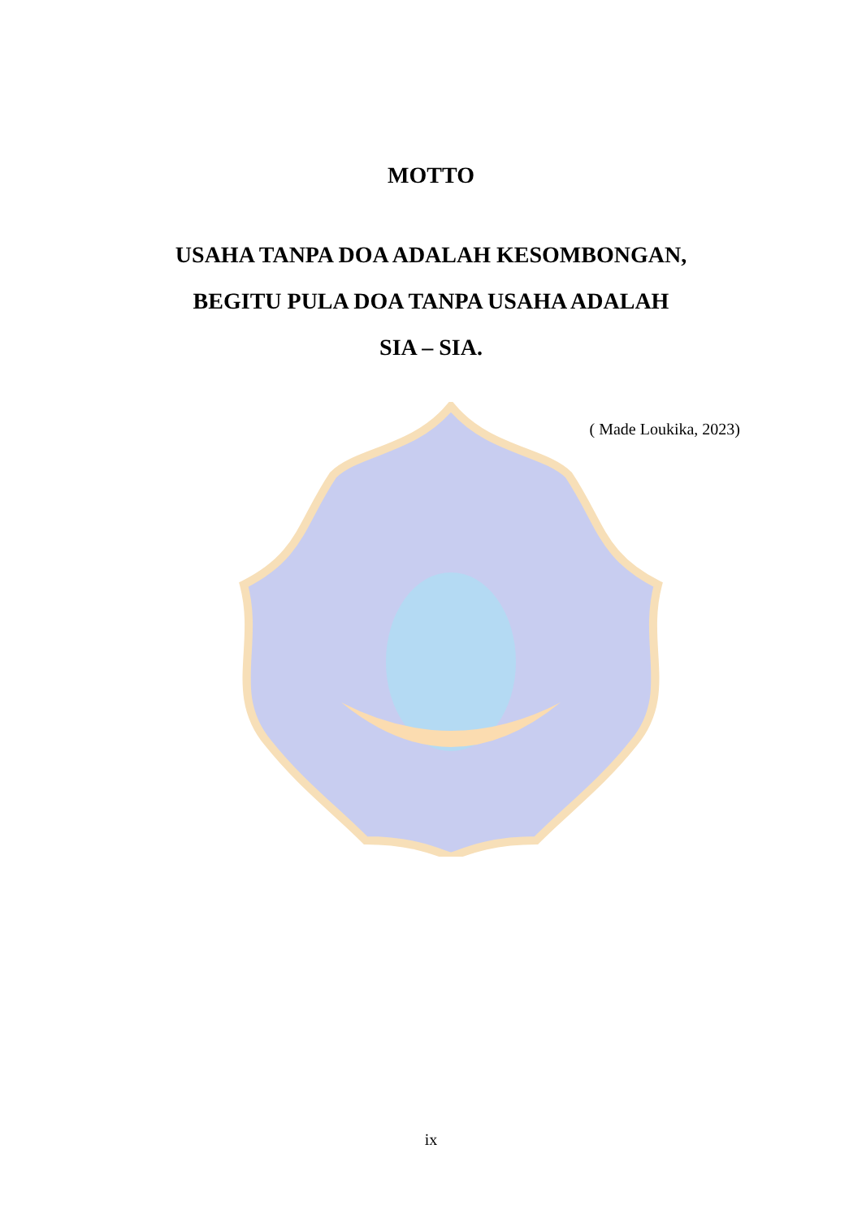MOTTO
USAHA TANPA DOA ADALAH KESOMBONGAN,
BEGITU PULA DOA TANPA USAHA ADALAH
SIA – SIA.
( Made Loukika, 2023)
ix